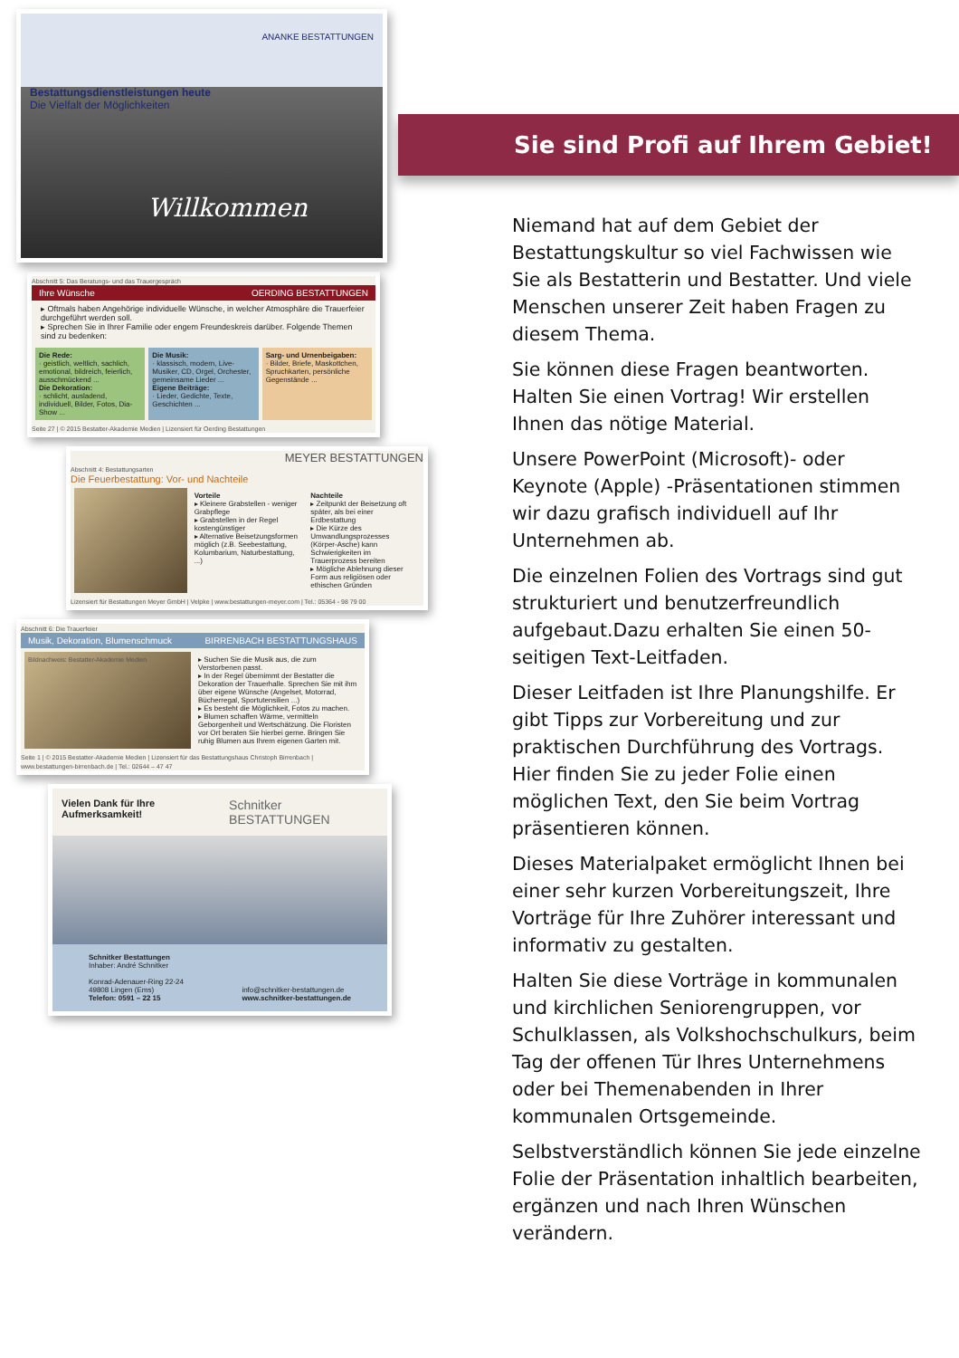ANANKE BESTATTUNGEN
Bestattungsdienstleistungen heute
Die Vielfalt der Möglichkeiten
Willkommen
Abschnitt 5: Das Beratungs- und das Trauergespräch
Ihre Wünsche OERDING BESTATTUNGEN
▸ Oftmals haben Angehörige individuelle Wünsche, in welcher Atmosphäre die Trauerfeier durchgeführt werden soll.
▸ Sprechen Sie in Ihrer Familie oder engem Freundeskreis darüber. Folgende Themen sind zu bedenken:
Die Rede:
· geistlich, weltlich, sachlich, emotional, bildreich, feierlich, ausschmückend ...
Die Dekoration:
· schlicht, ausladend, individuell, Bilder, Fotos, Dia-Show ...
Die Musik:
· klassisch, modern, Live-Musiker, CD, Orgel, Orchester, gemeinsame Lieder ...
Eigene Beiträge:
· Lieder, Gedichte, Texte, Geschichten ...
Sarg- und Urnenbeigaben:
· Bilder, Briefe, Maskottchen, Spruchkarten, persönliche Gegenstände ...
Seite 27 | © 2015 Bestatter-Akademie Medien | Lizensiert für Oerding Bestattungen
MEYER BESTATTUNGEN
Abschnitt 4: Bestattungsarten
Die Feuerbestattung: Vor- und Nachteile
Vorteile
▸ Kleinere Grabstellen - weniger Grabpflege
▸ Grabstellen in der Regel kostengünstiger
▸ Alternative Beisetzungsformen möglich (z.B. Seebestattung, Kolumbarium, Naturbestattung, ...)
Nachteile
▸ Zeitpunkt der Beisetzung oft später, als bei einer Erdbestattung
▸ Die Kürze des Umwandlungsprozesses (Körper-Asche) kann Schwierigkeiten im Trauerprozess bereiten
▸ Mögliche Ablehnung dieser Form aus religiösen oder ethischen Gründen
Lizensiert für Bestattungen Meyer GmbH | Velpke | www.bestattungen-meyer.com | Tel.: 05364 - 98 79 00
Abschnitt 6: Die Trauerfeier
Musik, Dekoration, Blumenschmuck BIRRENBACH BESTATTUNGSHAUS
Bildnachweis: Bestatter-Akademie Medien
▸ Suchen Sie die Musik aus, die zum Verstorbenen passt.
▸ In der Regel übernimmt der Bestatter die Dekoration der Trauerhalle. Sprechen Sie mit ihm über eigene Wünsche (Angelset, Motorrad, Bücherregal, Sportutensilien ...)
▸ Es besteht die Möglichkeit, Fotos zu machen.
▸ Blumen schaffen Wärme, vermitteln Geborgenheit und Wertschätzung. Die Floristen vor Ort beraten Sie hierbei gerne. Bringen Sie ruhig Blumen aus Ihrem eigenen Garten mit.
Seite 1 | © 2015 Bestatter-Akademie Medien | Lizensiert für das Bestattungshaus Christoph Birrenbach | www.bestattungen-birrenbach.de | Tel.: 02644 – 47 47
Vielen Dank für Ihre Aufmerksamkeit! Schnitker BESTATTUNGEN
Schnitker Bestattungen
Inhaber: André Schnitker
Konrad-Adenauer-Ring 22-24
49808 Lingen (Ems)
Telefon: 0591 – 22 15
info@schnitker-bestattungen.de
www.schnitker-bestattungen.de
Sie sind Profi auf Ihrem Gebiet!
Niemand hat auf dem Gebiet der Bestattungskultur so viel Fachwissen wie Sie als Bestatterin und Bestatter. Und viele Menschen unserer Zeit haben Fragen zu diesem Thema.
Sie können diese Fragen beantworten. Halten Sie einen Vortrag! Wir erstellen Ihnen das nötige Material.
Unsere PowerPoint (Microsoft)- oder Keynote (Apple) -Präsentationen stimmen wir dazu grafisch individuell auf Ihr Unternehmen ab.
Die einzelnen Folien des Vortrags sind gut strukturiert und benutzerfreundlich aufgebaut.Dazu erhalten Sie einen 50-seitigen Text-Leitfaden.
Dieser Leitfaden ist Ihre Planungshilfe. Er gibt Tipps zur Vorbereitung und zur praktischen Durchführung des Vortrags. Hier finden Sie zu jeder Folie einen möglichen Text, den Sie beim Vortrag präsentieren können.
Dieses Materialpaket ermöglicht Ihnen bei einer sehr kurzen Vorbereitungszeit, Ihre Vorträge für Ihre Zuhörer interessant und informativ zu gestalten.
Halten Sie diese Vorträge in kommunalen und kirchlichen Seniorengruppen, vor Schulklassen, als Volkshochschulkurs, beim Tag der offenen Tür Ihres Unternehmens oder bei Themenabenden in Ihrer kommunalen Ortsgemeinde.
Selbstverständlich können Sie jede einzelne Folie der Präsentation inhaltlich bearbeiten, ergänzen und nach Ihren Wünschen verändern.